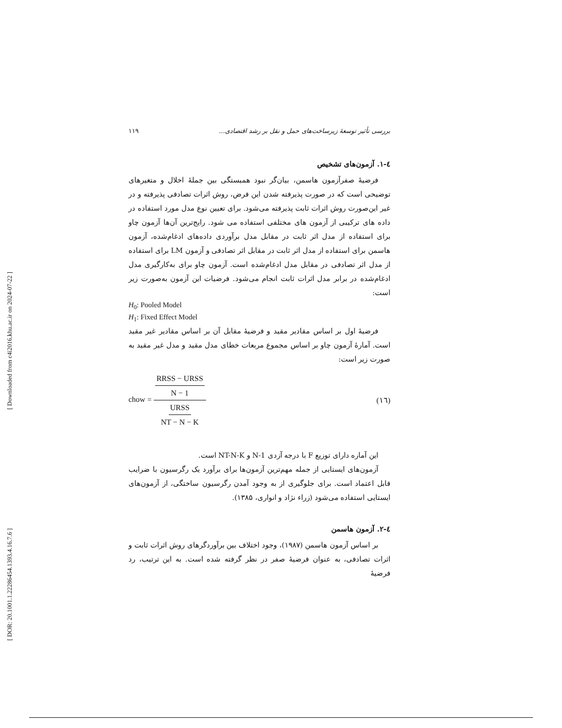[ DOR: 20.1001.1.22286454.1393.4.16.7.6 ] [ Downloaded from c4i2016.khu.ac.ir on 2024-07-22 ]
بررسی تأثیر توسعهٔ زیرساخت‌های حمل و نقل بر رشد اقتصادی... ۱۱۹
٤-١. آزمون‌های تشخیص
فرضیهٔ صفرآزمون هاسمن، بیان‌گر نبود همبستگی بین جملهٔ اخلال و متغیرهای توضیحی است که در صورت پذیرفته شدن این فرض، روش اثرات تصادفی پذیرفته و در غیر این‌صورت روش اثرات ثابت پذیرفته می‌شود. برای تعیین نوع مدل مورد استفاده در داده های ترکیبی از آزمون های مختلفی استفاده می شود. رایج‌ترین آن‌ها آزمون چاو برای استفاده از مدل اثر ثابت در مقابل مدل برآوردی داده‌های ادغام‌شده، آزمون هاسمن برای استفاده از مدل اثر ثابت در مقابل اثر تصادفی و آزمون LM برای استفاده از مدل اثر تصادفی در مقابل مدل ادغام‌شده است. آزمون چاو برای به‌کارگیری مدل ادغام‌شده در برابر مدل اثرات ثابت انجام می‌شود. فرضیات این آزمون به‌صورت زیر است:
H<sub>0</sub>: Pooled Model
H<sub>1</sub>: Fixed Effect Model
فرضیهٔ اول بر اساس مقادیر مقید و فرضیهٔ مقابل آن بر اساس مقادیر غیر مقید است. آمارهٔ آزمون چاو بر اساس مجموع مربعات خطای مدل مقید و مدل غیر مقید به صورت زیر است:
chow = RRSS − URSS N − 1 URSS NT − N − K (١٦)
این آماره دارای توزیع F با درجه آزدی N-1 و NT-N-K است.
آزمون‌های ایستایی از جمله مهم‌ترین آزمون‌ها برای برآورد یک رگرسیون با ضرایب قابل اعتماد است. برای جلوگیری از به وجود آمدن رگرسیون ساختگی، از آزمون‌های ایستایی استفاده می‌شود (زراء نژاد و انواری، ۱۳۸۵).
٤-٢. آزمون هاسمن
بر اساس آزمون هاسمن (۱۹۸۷)، وجود اختلاف بین برآوردگرهای روش اثرات ثابت و اثرات تصادفی، به عنوان فرضیهٔ صفر در نظر گرفته شده است. به این ترتیب، رد فرضیهٔ